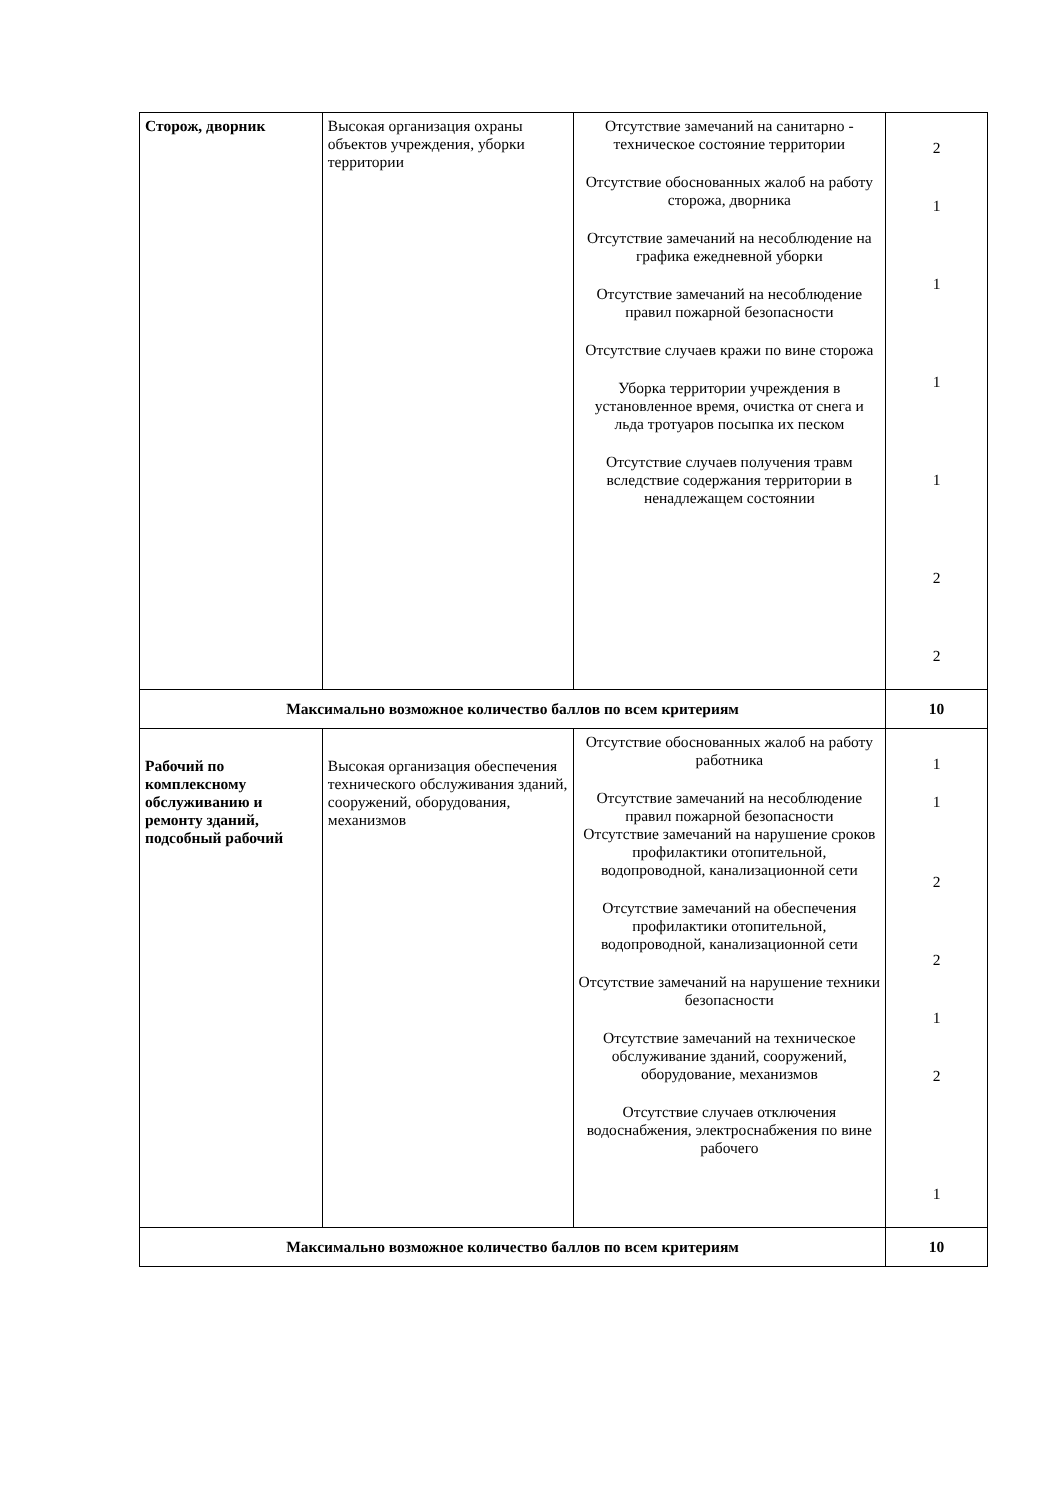| Сторож, дворник | Высокая организация охраны объектов учреждения, уборки территории | Отсутствие замечаний на санитарно - техническое состояние территории Отсутствие обоснованных жалоб на работу сторожа, дворника Отсутствие замечаний на несоблюдение на графика ежедневной уборки Отсутствие замечаний на несоблюдение правил пожарной безопасности Отсутствие случаев кражи по вине сторожа Уборка территории учреждения в установленное время, очистка от снега и льда тротуаров посыпка их песком Отсутствие случаев получения травм вследствие содержания территории в ненадлежащем состоянии | 2 1 1 1 1 2 2 |
| Максимально возможное количество баллов по всем критериям | | | 10 |
| Рабочий по комплексному обслуживанию и ремонту зданий, подсобный рабочий | Высокая организация обеспечения технического обслуживания зданий, сооружений, оборудования, механизмов | Отсутствие обоснованных жалоб на работу работника Отсутствие замечаний на несоблюдение правил пожарной безопасности Отсутствие замечаний на нарушение сроков профилактики отопительной, водопроводной, канализационной сети Отсутствие замечаний на обеспечения профилактики отопительной, водопроводной, канализационной сети Отсутствие замечаний на нарушение техники безопасности Отсутствие замечаний на техническое обслуживание зданий, сооружений, оборудование, механизмов Отсутствие случаев отключения водоснабжения, электроснабжения по вине рабочего | 1 1 2 2 1 2 1 |
| Максимально возможное количество баллов по всем критериям | | | 10 |